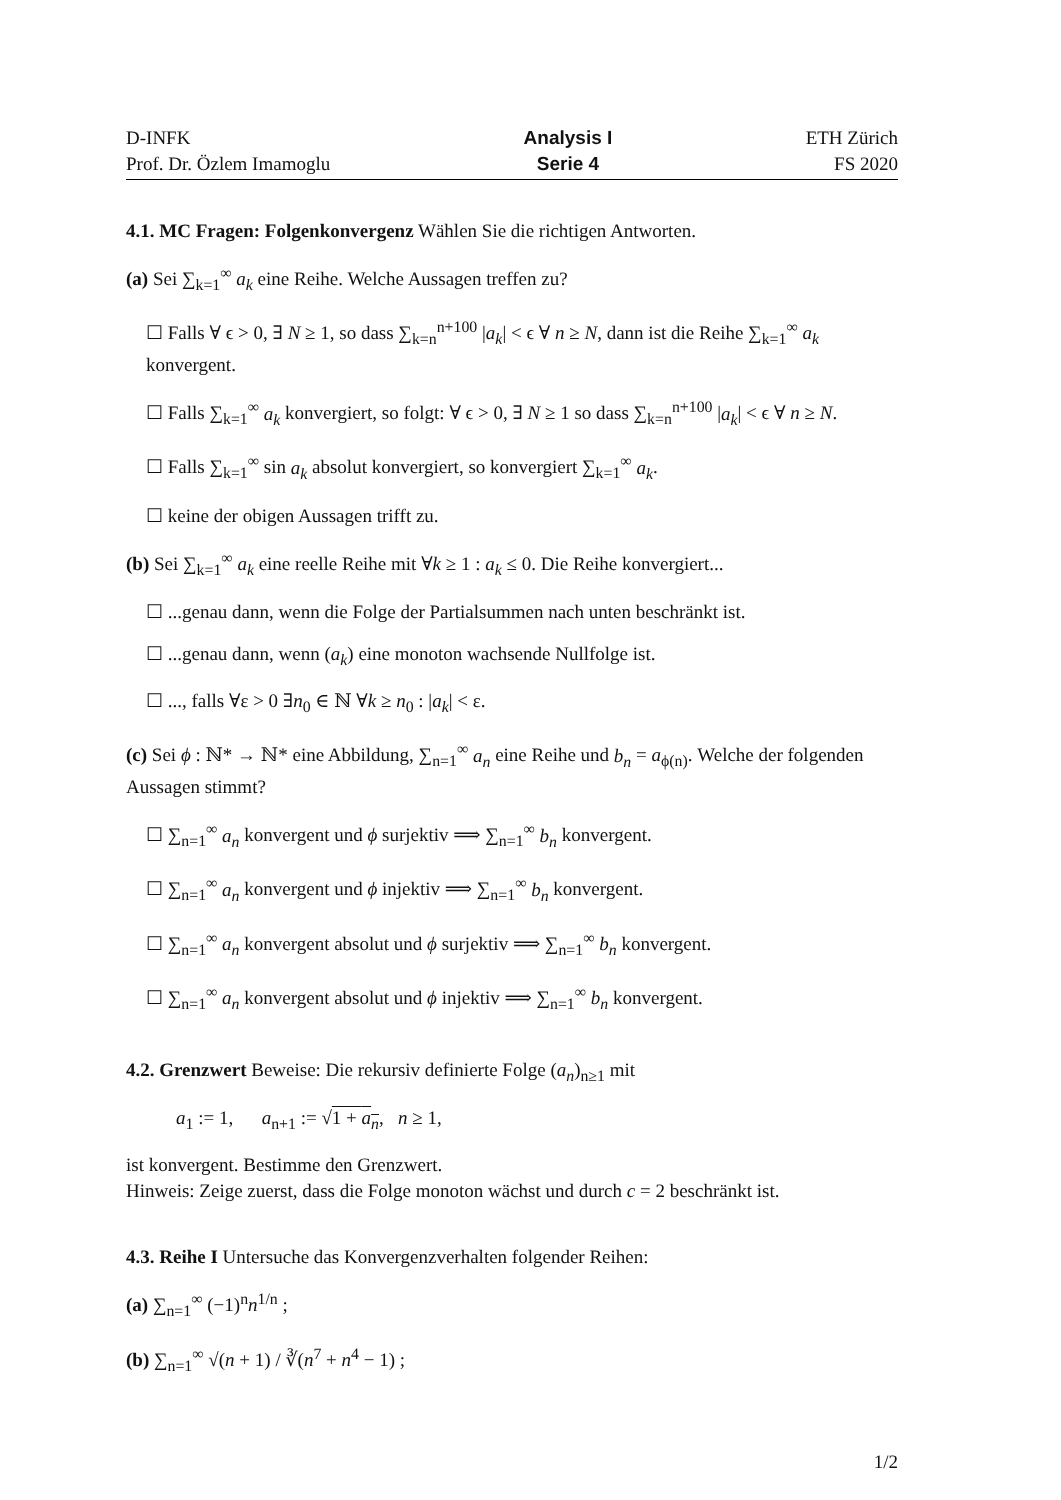D-INFK
Prof. Dr. Özlem Imamoglu
Analysis I
Serie 4
ETH Zürich
FS 2020
4.1. MC Fragen: Folgenkonvergenz Wählen Sie die richtigen Antworten.
(a) Sei ∑<sub>k=1</sub><sup>∞</sup> a<sub>k</sub> eine Reihe. Welche Aussagen treffen zu?
☐ Falls ∀ ϵ > 0, ∃ N ≥ 1, so dass ∑<sub>k=n</sub><sup>n+100</sup> |a<sub>k</sub>| < ϵ ∀ n ≥ N, dann ist die Reihe ∑<sub>k=1</sub><sup>∞</sup> a<sub>k</sub> konvergent.
☐ Falls ∑<sub>k=1</sub><sup>∞</sup> a<sub>k</sub> konvergiert, so folgt: ∀ ϵ > 0, ∃ N ≥ 1 so dass ∑<sub>k=n</sub><sup>n+100</sup> |a<sub>k</sub>| < ϵ ∀ n ≥ N.
☐ Falls ∑<sub>k=1</sub><sup>∞</sup> sin a<sub>k</sub> absolut konvergiert, so konvergiert ∑<sub>k=1</sub><sup>∞</sup> a<sub>k</sub>.
☐ keine der obigen Aussagen trifft zu.
(b) Sei ∑<sub>k=1</sub><sup>∞</sup> a<sub>k</sub> eine reelle Reihe mit ∀k ≥ 1 : a<sub>k</sub> ≤ 0. Die Reihe konvergiert...
☐ ...genau dann, wenn die Folge der Partialsummen nach unten beschränkt ist.
☐ ...genau dann, wenn (a<sub>k</sub>) eine monoton wachsende Nullfolge ist.
☐ ..., falls ∀ε > 0 ∃n<sub>0</sub> ∈ ℕ ∀k ≥ n<sub>0</sub> : |a<sub>k</sub>| < ε.
(c) Sei ϕ : ℕ* → ℕ* eine Abbildung, ∑<sub>n=1</sub><sup>∞</sup> a<sub>n</sub> eine Reihe und b<sub>n</sub> = a<sub>ϕ(n)</sub>. Welche der folgenden Aussagen stimmt?
☐ ∑<sub>n=1</sub><sup>∞</sup> a<sub>n</sub> konvergent und ϕ surjektiv ⟹ ∑<sub>n=1</sub><sup>∞</sup> b<sub>n</sub> konvergent.
☐ ∑<sub>n=1</sub><sup>∞</sup> a<sub>n</sub> konvergent und ϕ injektiv ⟹ ∑<sub>n=1</sub><sup>∞</sup> b<sub>n</sub> konvergent.
☐ ∑<sub>n=1</sub><sup>∞</sup> a<sub>n</sub> konvergent absolut und ϕ surjektiv ⟹ ∑<sub>n=1</sub><sup>∞</sup> b<sub>n</sub> konvergent.
☐ ∑<sub>n=1</sub><sup>∞</sup> a<sub>n</sub> konvergent absolut und ϕ injektiv ⟹ ∑<sub>n=1</sub><sup>∞</sup> b<sub>n</sub> konvergent.
4.2. Grenzwert Beweise: Die rekursiv definierte Folge (a<sub>n</sub>)<sub>n≥1</sub> mit
a<sub>1</sub> := 1, a<sub>n+1</sub> := √1 + a<sub>n</sub>, n ≥ 1,
ist konvergent. Bestimme den Grenzwert.
Hinweis: Zeige zuerst, dass die Folge monoton wächst und durch c = 2 beschränkt ist.
4.3. Reihe I Untersuche das Konvergenzverhalten folgender Reihen:
(a) ∑<sub>n=1</sub><sup>∞</sup> (−1)<sup>n</sup>n<sup>1/n</sup> ;
(b) ∑<sub>n=1</sub><sup>∞</sup> √(n + 1) / ∛(n<sup>7</sup> + n<sup>4</sup> − 1) ;
1/2